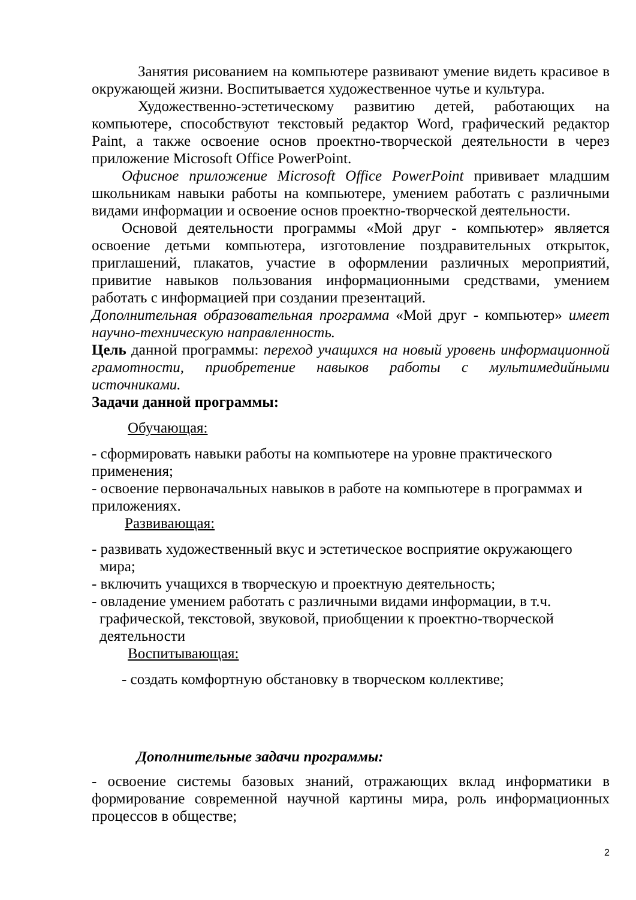Занятия рисованием на компьютере развивают умение видеть красивое в окружающей жизни. Воспитывается художественное чутье и культура.
Художественно-эстетическому развитию детей, работающих на компьютере, способствуют текстовый редактор Word, графический редактор Paint, а также освоение основ проектно-творческой деятельности в через приложение Microsoft Office PowerPoint.
Офисное приложение Microsoft Office PowerPoint прививает младшим школьникам навыки работы на компьютере, умением работать с различными видами информации и освоение основ проектно-творческой деятельности.
Основой деятельности программы «Мой друг - компьютер» является освоение детьми компьютера, изготовление поздравительных открыток, приглашений, плакатов, участие в оформлении различных мероприятий, привитие навыков пользования информационными средствами, умением работать с информацией при создании презентаций.
Дополнительная образовательная программа «Мой друг - компьютер» имеет научно-техническую направленность.
Цель данной программы: переход учащихся на новый уровень информационной грамотности, приобретение навыков работы с мультимедийными источниками.
Задачи данной программы:
Обучающая:
- сформировать навыки работы на компьютере на уровне практического применения;
- освоение первоначальных навыков в работе на компьютере в программах и приложениях.
Развивающая:
- развивать художественный вкус и эстетическое восприятие окружающего мира;
- включить учащихся в творческую и проектную деятельность;
- овладение умением работать с различными видами информации, в т.ч. графической, текстовой, звуковой, приобщении к проектно-творческой деятельности
Воспитывающая:
- создать комфортную обстановку в творческом коллективе;
Дополнительные задачи программы:
- освоение системы базовых знаний, отражающих вклад информатики в формирование современной научной картины мира, роль информационных процессов в обществе;
2